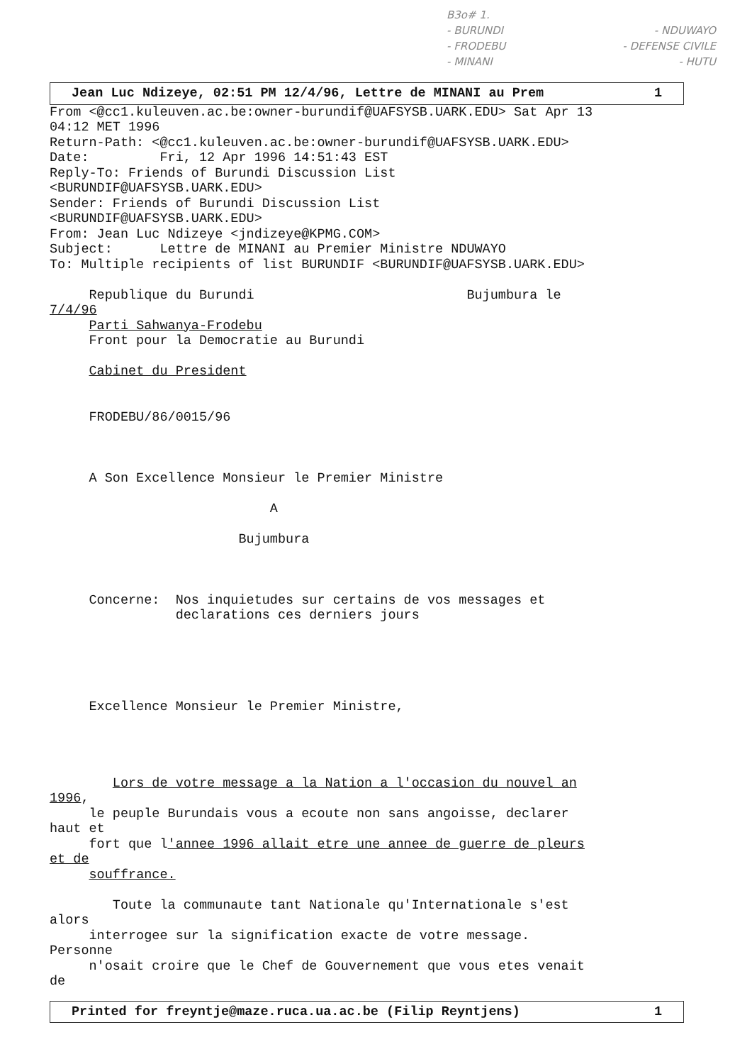B3o# 1.
- BURUNDI - NDUWAYO
- FRODEBU - DEFENSE CIVILE
- MINANI - HUTU
Jean Luc Ndizeye, 02:51 PM 12/4/96, Lettre de MINANI au Prem 1
From <@cc1.kuleuven.ac.be:owner-burundif@UAFSYSB.UARK.EDU> Sat Apr 13
04:12 MET 1996
Return-Path: <@cc1.kuleuven.ac.be:owner-burundif@UAFSYSB.UARK.EDU>
Date:         Fri, 12 Apr 1996 14:51:43 EST
Reply-To: Friends of Burundi Discussion List
<BURUNDIF@UAFSYSB.UARK.EDU>
Sender: Friends of Burundi Discussion List
<BURUNDIF@UAFSYSB.UARK.EDU>
From: Jean Luc Ndizeye <jndizeye@KPMG.COM>
Subject:      Lettre de MINANI au Premier Ministre NDUWAYO
To: Multiple recipients of list BURUNDIF <BURUNDIF@UAFSYSB.UARK.EDU>

     Republique du Burundi                           Bujumbura le
7/4/96
     Parti Sahwanya-Frodebu
     Front pour la Democratie au Burundi

     Cabinet du President


     FRODEBU/86/0015/96



     A Son Excellence Monsieur le Premier Ministre

                            A

                        Bujumbura



     Concerne:  Nos inquietudes sur certains de vos messages et
                declarations ces derniers jours





     Excellence Monsieur le Premier Ministre,




        Lors de votre message a la Nation a l'occasion du nouvel an
1996,
     le peuple Burundais vous a ecoute non sans angoisse, declarer
haut et
     fort que l'annee 1996 allait etre une annee de guerre de pleurs
et de
     souffrance.

        Toute la communaute tant Nationale qu'Internationale s'est
alors
     interrogee sur la signification exacte de votre message.
Personne
     n'osait croire que le Chef de Gouvernement que vous etes venait
de
Printed for freyntje@maze.ruca.ua.ac.be (Filip Reyntjens) 1